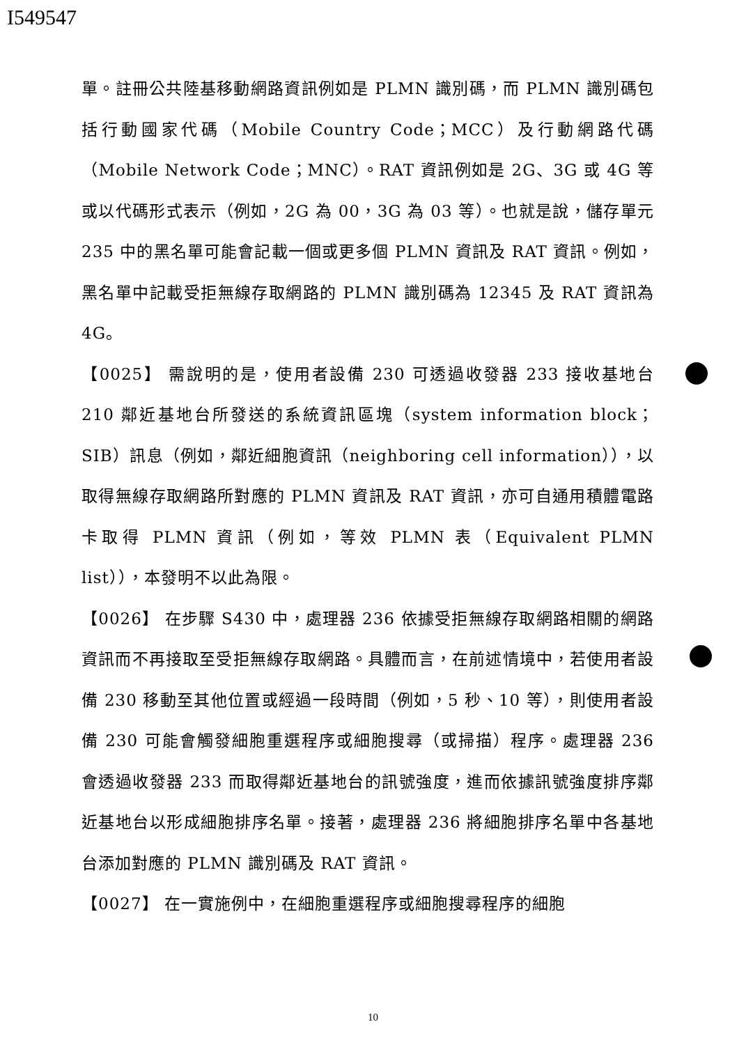I549547
單。註冊公共陸基移動網路資訊例如是 PLMN 識別碼，而 PLMN 識別碼包括行動國家代碼（Mobile Country Code；MCC）及行動網路代碼（Mobile Network Code；MNC）。RAT 資訊例如是 2G、3G 或 4G 等或以代碼形式表示（例如，2G 為 00，3G 為 03 等）。也就是說，儲存單元 235 中的黑名單可能會記載一個或更多個 PLMN 資訊及 RAT 資訊。例如，黑名單中記載受拒無線存取網路的 PLMN 識別碼為 12345 及 RAT 資訊為 4G。
【0025】 需說明的是，使用者設備 230 可透過收發器 233 接收基地台 210 鄰近基地台所發送的系統資訊區塊（system information block；SIB）訊息（例如，鄰近細胞資訊（neighboring cell information）），以取得無線存取網路所對應的 PLMN 資訊及 RAT 資訊，亦可自通用積體電路卡取得 PLMN 資訊（例如，等效 PLMN 表（Equivalent PLMN list）），本發明不以此為限。
【0026】 在步驟 S430 中，處理器 236 依據受拒無線存取網路相關的網路資訊而不再接取至受拒無線存取網路。具體而言，在前述情境中，若使用者設備 230 移動至其他位置或經過一段時間（例如，5 秒、10 等），則使用者設備 230 可能會觸發細胞重選程序或細胞搜尋（或掃描）程序。處理器 236 會透過收發器 233 而取得鄰近基地台的訊號強度，進而依據訊號強度排序鄰近基地台以形成細胞排序名單。接著，處理器 236 將細胞排序名單中各基地台添加對應的 PLMN 識別碼及 RAT 資訊。
【0027】 在一實施例中，在細胞重選程序或細胞搜尋程序的細胞
10